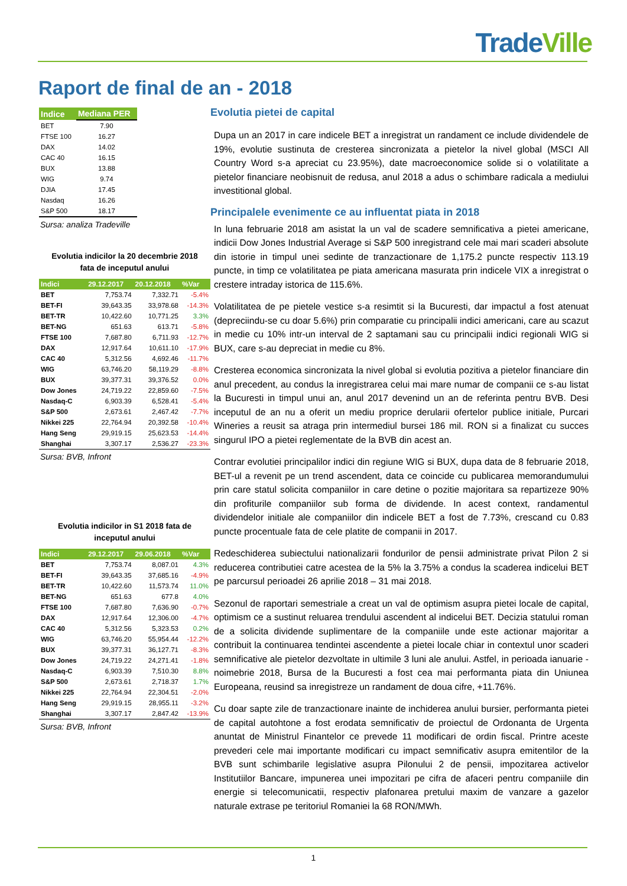Trade Ville
Raport de final de an - 2018
| Indice | Mediana PER |
| --- | --- |
| BET | 7.90 |
| FTSE 100 | 16.27 |
| DAX | 14.02 |
| CAC 40 | 16.15 |
| BUX | 13.88 |
| WIG | 9.74 |
| DJIA | 17.45 |
| Nasdaq | 16.26 |
| S&P 500 | 18.17 |
Sursa: analiza Tradeville
Evolutia indicilor la 20 decembrie 2018
fata de inceputul anului
| Indici | 29.12.2017 | 20.12.2018 | %Var |
| --- | --- | --- | --- |
| BET | 7,753.74 | 7,332.71 | -5.4% |
| BET-FI | 39,643.35 | 33,978.68 | -14.3% |
| BET-TR | 10,422.60 | 10,771.25 | 3.3% |
| BET-NG | 651.63 | 613.71 | -5.8% |
| FTSE 100 | 7,687.80 | 6,711.93 | -12.7% |
| DAX | 12,917.64 | 10,611.10 | -17.9% |
| CAC 40 | 5,312.56 | 4,692.46 | -11.7% |
| WIG | 63,746.20 | 58,119.29 | -8.8% |
| BUX | 39,377.31 | 39,376.52 | 0.0% |
| Dow Jones | 24,719.22 | 22,859.60 | -7.5% |
| Nasdaq-C | 6,903.39 | 6,528.41 | -5.4% |
| S&P 500 | 2,673.61 | 2,467.42 | -7.7% |
| Nikkei 225 | 22,764.94 | 20,392.58 | -10.4% |
| Hang Seng | 29,919.15 | 25,623.53 | -14.4% |
| Shanghai | 3,307.17 | 2,536.27 | -23.3% |
Sursa: BVB, Infront
Evolutia indicilor in S1 2018 fata de
inceputul anului
| Indici | 29.12.2017 | 29.06.2018 | %Var |
| --- | --- | --- | --- |
| BET | 7,753.74 | 8,087.01 | 4.3% |
| BET-FI | 39,643.35 | 37,685.16 | -4.9% |
| BET-TR | 10,422.60 | 11,573.74 | 11.0% |
| BET-NG | 651.63 | 677.8 | 4.0% |
| FTSE 100 | 7,687.80 | 7,636.90 | -0.7% |
| DAX | 12,917.64 | 12,306.00 | -4.7% |
| CAC 40 | 5,312.56 | 5,323.53 | 0.2% |
| WIG | 63,746.20 | 55,954.44 | -12.2% |
| BUX | 39,377.31 | 36,127.71 | -8.3% |
| Dow Jones | 24,719.22 | 24,271.41 | -1.8% |
| Nasdaq-C | 6,903.39 | 7,510.30 | 8.8% |
| S&P 500 | 2,673.61 | 2,718.37 | 1.7% |
| Nikkei 225 | 22,764.94 | 22,304.51 | -2.0% |
| Hang Seng | 29,919.15 | 28,955.11 | -3.2% |
| Shanghai | 3,307.17 | 2,847.42 | -13.9% |
Sursa: BVB, Infront
Evolutia pietei de capital
Dupa un an 2017 in care indicele BET a inregistrat un randament ce include dividendele de 19%, evolutie sustinuta de cresterea sincronizata a pietelor la nivel global (MSCI All Country Word s-a apreciat cu 23.95%), date macroeconomice solide si o volatilitate a pietelor financiare neobisnuit de redusa, anul 2018 a adus o schimbare radicala a mediului investitional global.
Principalele evenimente ce au influentat piata in 2018
In luna februarie 2018 am asistat la un val de scadere semnificativa a pietei americane, indicii Dow Jones Industrial Average si S&P 500 inregistrand cele mai mari scaderi absolute din istorie in timpul unei sedinte de tranzactionare de 1,175.2 puncte respectiv 113.19 puncte, in timp ce volatilitatea pe piata americana masurata prin indicele VIX a inregistrat o crestere intraday istorica de 115.6%.
Volatilitatea de pe pietele vestice s-a resimtit si la Bucuresti, dar impactul a fost atenuat (depreciindu-se cu doar 5.6%) prin comparatie cu principalii indici americani, care au scazut in medie cu 10% intr-un interval de 2 saptamani sau cu principalii indici regionali WIG si BUX, care s-au depreciat in medie cu 8%.
Cresterea economica sincronizata la nivel global si evolutia pozitiva a pietelor financiare din anul precedent, au condus la inregistrarea celui mai mare numar de companii ce s-au listat la Bucuresti in timpul unui an, anul 2017 devenind un an de referinta pentru BVB. Desi inceputul de an nu a oferit un mediu proprice derularii ofertelor publice initiale, Purcari Wineries a reusit sa atraga prin intermediul bursei 186 mil. RON si a finalizat cu succes singurul IPO a pietei reglementate de la BVB din acest an.
Contrar evolutiei principalilor indici din regiune WIG si BUX, dupa data de 8 februarie 2018, BET-ul a revenit pe un trend ascendent, data ce coincide cu publicarea memorandumului prin care statul solicita companiilor in care detine o pozitie majoritara sa repartizeze 90% din profiturile companiilor sub forma de dividende. In acest context, randamentul dividendelor initiale ale companiilor din indicele BET a fost de 7.73%, crescand cu 0.83 puncte procentuale fata de cele platite de companii in 2017.
Redeschiderea subiectului nationalizarii fondurilor de pensii administrate privat Pilon 2 si reducerea contributiei catre acestea de la 5% la 3.75% a condus la scaderea indicelui BET pe parcursul perioadei 26 aprilie 2018 – 31 mai 2018.
Sezonul de raportari semestriale a creat un val de optimism asupra pietei locale de capital, optimism ce a sustinut reluarea trendului ascendent al indicelui BET. Decizia statului roman de a solicita dividende suplimentare de la companiile unde este actionar majoritar a contribuit la continuarea tendintei ascendente a pietei locale chiar in contextul unor scaderi semnificative ale pietelor dezvoltate in ultimile 3 luni ale anului. Astfel, in perioada ianuarie - noimebrie 2018, Bursa de la Bucuresti a fost cea mai performanta piata din Uniunea Europeana, reusind sa inregistreze un randament de doua cifre, +11.76%.
Cu doar sapte zile de tranzactionare inainte de inchiderea anului bursier, performanta pietei de capital autohtone a fost erodata semnificativ de proiectul de Ordonanta de Urgenta anuntat de Ministrul Finantelor ce prevede 11 modificari de ordin fiscal. Printre aceste prevederi cele mai importante modificari cu impact semnificativ asupra emitentilor de la BVB sunt schimbarile legislative asupra Pilonului 2 de pensii, impozitarea activelor Institutiilor Bancare, impunerea unei impozitari pe cifra de afaceri pentru companiile din energie si telecomunicatii, respectiv plafonarea pretului maxim de vanzare a gazelor naturale extrase pe teritoriul Romaniei la 68 RON/MWh.
1